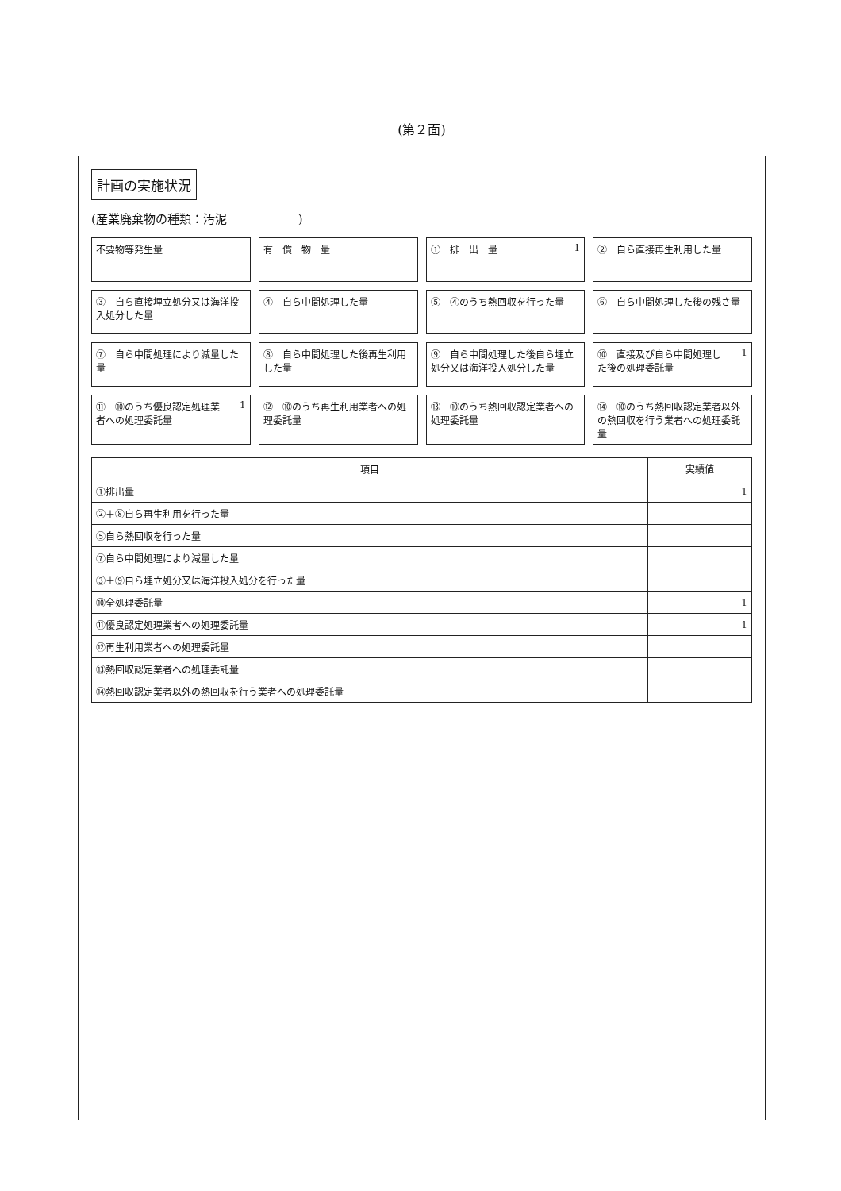(第２面)
計画の実施状況
(産業廃棄物の種類：汚泥　　　　　　)
不要物等発生量
有　償　物　量
①　排　出　量 1
②　自ら直接再生利用した量
③　自ら直接埋立処分又は海洋投入処分した量
④　自ら中間処理した量
⑤　④のうち熱回収を行った量
⑥　自ら中間処理した後の残さ量
⑦　自ら中間処理により減量した量
⑧　自ら中間処理した後再生利用した量
⑨　自ら中間処理した後自ら埋立処分又は海洋投入処分した量
⑩　直接及び自ら中間処理した後の処理委託量 1
⑪　⑩のうち優良認定処理業者への処理委託量 1
⑫　⑩のうち再生利用業者への処理委託量
⑬　⑩のうち熱回収認定業者への処理委託量
⑭　⑩のうち熱回収認定業者以外の熱回収を行う業者への処理委託量
| 項目 | 実績値 |
| --- | --- |
| ①排出量 | 1 |
| ②＋⑧自ら再生利用を行った量 | |
| ⑤自ら熱回収を行った量 | |
| ⑦自ら中間処理により減量した量 | |
| ③＋⑨自ら埋立処分又は海洋投入処分を行った量 | |
| ⑩全処理委託量 | 1 |
| ⑪優良認定処理業者への処理委託量 | 1 |
| ⑫再生利用業者への処理委託量 | |
| ⑬熱回収認定業者への処理委託量 | |
| ⑭熱回収認定業者以外の熱回収を行う業者への処理委託量 | |